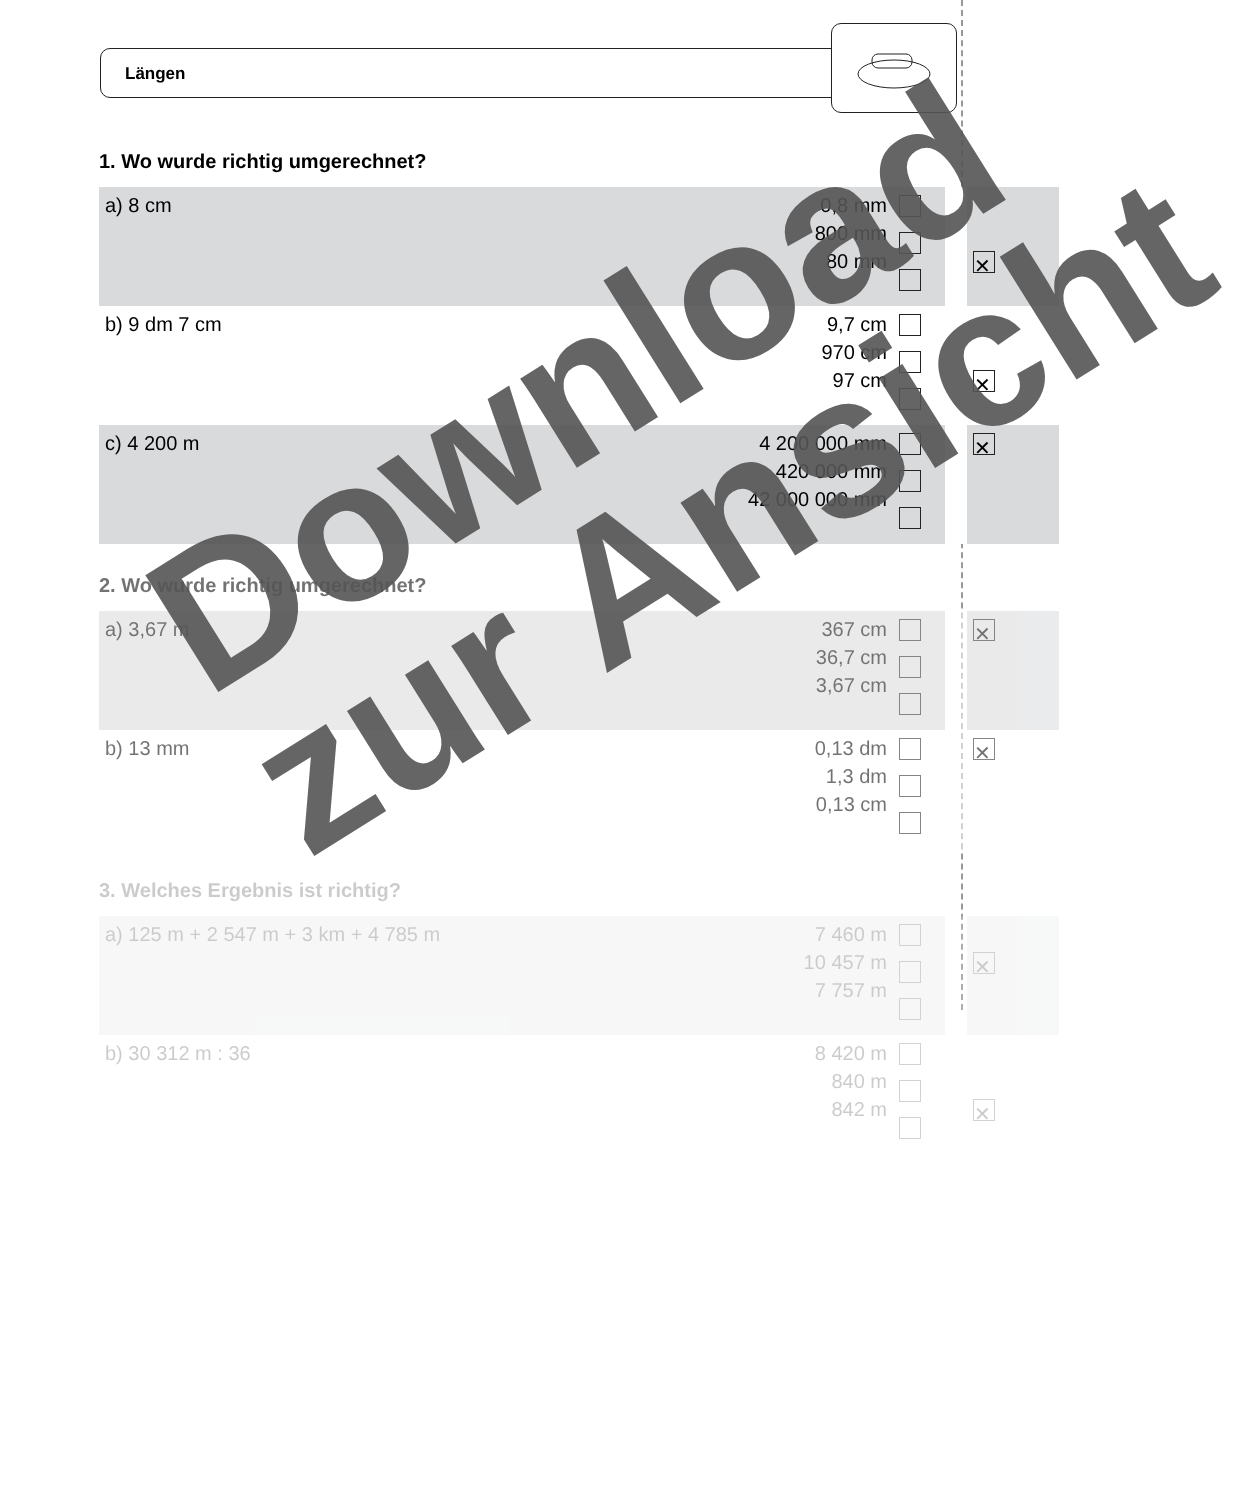Längen
1. Wo wurde richtig umgerechnet?
| a) 8 cm | 0,8 mm 800 mm 80 mm | | | ✕ |
| b) 9 dm 7 cm | 9,7 cm 970 cm 97 cm | | | ✕ |
| c) 4 200 m | 4 200 000 mm 420 000 mm 42 000 000 mm | | | ✕ |
2. Wo wurde richtig umgerechnet?
| a) 3,67 m | 367 cm 36,7 cm 3,67 cm | | | ✕ |
| b) 13 mm | 0,13 dm 1,3 dm 0,13 cm | | | ✕ |
3. Welches Ergebnis ist richtig?
| a) 125 m + 2 547 m + 3 km + 4 785 m | 7 460 m 10 457 m 7 757 m | | | ✕ |
| b) 30 312 m : 36 | 8 420 m 840 m 842 m | | | ✕ |
Download
zur Ansicht